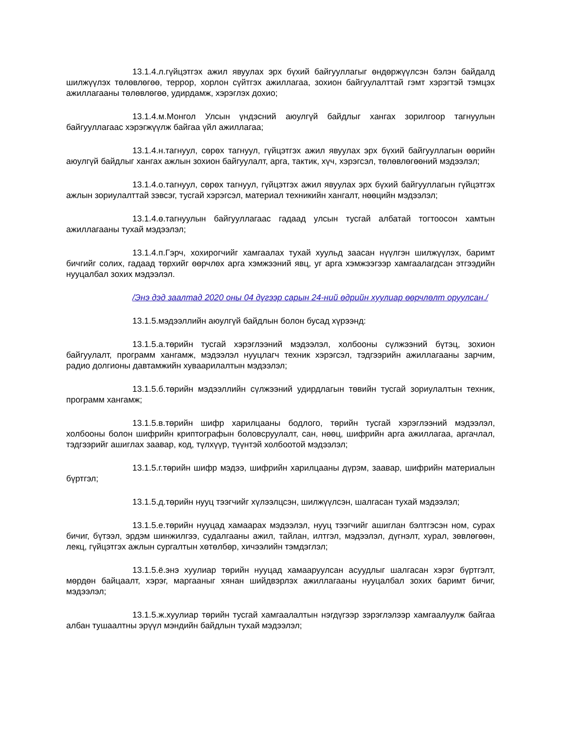13.1.4.л.гүйцэтгэх ажил явуулах эрх бүхий байгууллагыг өндөржүүлсэн бэлэн байдалд шилжүүлэх төлөвлөгөө, террор, хорлон сүйтгэх ажиллагаа, зохион байгуулалттай гэмт хэрэгтэй тэмцэх ажиллагааны төлөвлөгөө, удирдамж, хэрэглэх дохио;
13.1.4.м.Монгол Улсын үндэсний аюулгүй байдлыг хангах зорилгоор тагнуулын байгууллагаас хэрэгжүүлж байгаа үйл ажиллагаа;
13.1.4.н.тагнуул, сөрөх тагнуул, гүйцэтгэх ажил явуулах эрх бүхий байгууллагын өөрийн аюулгүй байдлыг хангах ажлын зохион байгуулалт, арга, тактик, хүч, хэрэгсэл, төлөвлөгөөний мэдээлэл;
13.1.4.о.тагнуул, сөрөх тагнуул, гүйцэтгэх ажил явуулах эрх бүхий байгууллагын гүйцэтгэх ажлын зориулалттай зэвсэг, тусгай хэрэгсэл, материал техникийн хангалт, нөөцийн мэдээлэл;
13.1.4.ө.тагнуулын байгууллагаас гадаад улсын тусгай албатай тогтоосон хамтын ажиллагааны тухай мэдээлэл;
13.1.4.п.Гэрч, хохирогчийг хамгаалах тухай хуульд заасан нүүлгэн шилжүүлэх, баримт бичгийг солих, гадаад төрхийг өөрчлөх арга хэмжээний явц, уг арга хэмжээгээр хамгаалагдсан этгээдийн нууцалбал зохих мэдээлэл.
/Энэ дэд заалтад 2020 оны 04 дүгээр сарын 24-ний өдрийн хуулиар өөрчлөлт оруулсан./
13.1.5.мэдээллийн аюулгүй байдлын болон бусад хүрээнд:
13.1.5.а.төрийн тусгай хэрэглээний мэдээлэл, холбооны сүлжээний бүтэц, зохион байгуулалт, программ хангамж, мэдээлэл нууцлагч техник хэрэгсэл, тэдгээрийн ажиллагааны зарчим, радио долгионы давтамжийн хуваарилалтын мэдээлэл;
13.1.5.б.төрийн мэдээллийн сүлжээний удирдлагын төвийн тусгай зориулалтын техник, программ хангамж;
13.1.5.в.төрийн шифр харилцааны бодлого, төрийн тусгай хэрэглээний мэдээлэл, холбооны болон шифрийн криптографын боловсруулалт, сан, нөөц, шифрийн арга ажиллагаа, аргачлал, тэдгээрийг ашиглах заавар, код, түлхүүр, түүнтэй холбоотой мэдээлэл;
13.1.5.г.төрийн шифр мэдээ, шифрийн харилцааны дүрэм, заавар, шифрийн материалын бүртгэл;
13.1.5.д.төрийн нууц тээгчийг хүлээлцсэн, шилжүүлсэн, шалгасан тухай мэдээлэл;
13.1.5.е.төрийн нууцад хамаарах мэдээлэл, нууц тээгчийг ашиглан бэлтгэсэн ном, сурах бичиг, бүтээл, эрдэм шинжилгээ, судалгааны ажил, тайлан, илтгэл, мэдээлэл, дүгнэлт, хурал, зөвлөгөөн, лекц, гүйцэтгэх ажлын сургалтын хөтөлбөр, хичээлийн тэмдэглэл;
13.1.5.ё.энэ хуулиар төрийн нууцад хамааруулсан асуудлыг шалгасан хэрэг бүртгэлт, мөрдөн байцаалт, хэрэг, маргааныг хянан шийдвэрлэх ажиллагааны нууцалбал зохих баримт бичиг, мэдээлэл;
13.1.5.ж.хуулиар төрийн тусгай хамгаалалтын нэгдүгээр зэрэглэлээр хамгаалуулж байгаа албан тушаалтны эрүүл мэндийн байдлын тухай мэдээлэл;